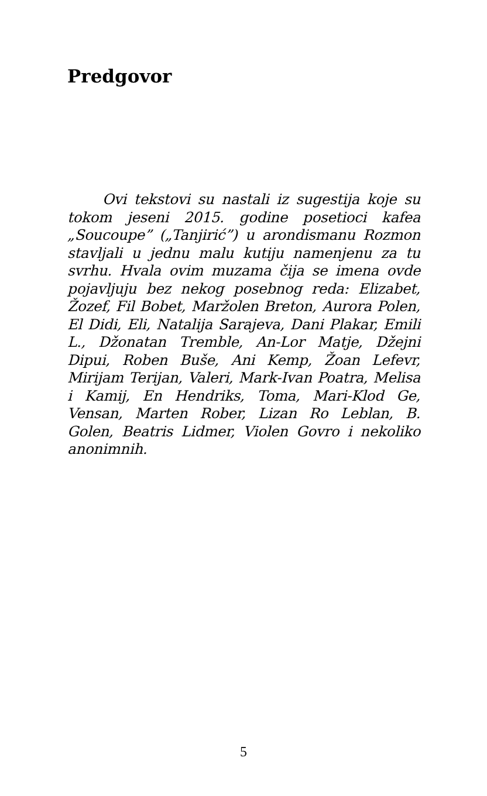Predgovor
Ovi tekstovi su nastali iz sugestija koje su tokom jeseni 2015. godine posetioci kafea „Soucoupe” („Tanjirić”) u arondismanu Rozmon stavljali u jednu malu kutiju namenjenu za tu svrhu. Hvala ovim muzama čija se imena ovde pojavljuju bez nekog posebnog reda: Elizabet, Žozef, Fil Bobet, Maržolen Breton, Aurora Polen, El Didi, Eli, Natalija Sarajeva, Dani Plakar, Emili L., Džonatan Tremble, An-Lor Matje, Džejni Dipui, Roben Buše, Ani Kemp, Žoan Lefevr, Mirijam Terijan, Valeri, Mark-Ivan Poatra, Melisa i Kamij, En Hendriks, Toma, Mari-Klod Ge, Vensan, Marten Rober, Lizan Ro Leblan, B. Golen, Beatris Lidmer, Violen Govro i nekoliko anonimnih.
5